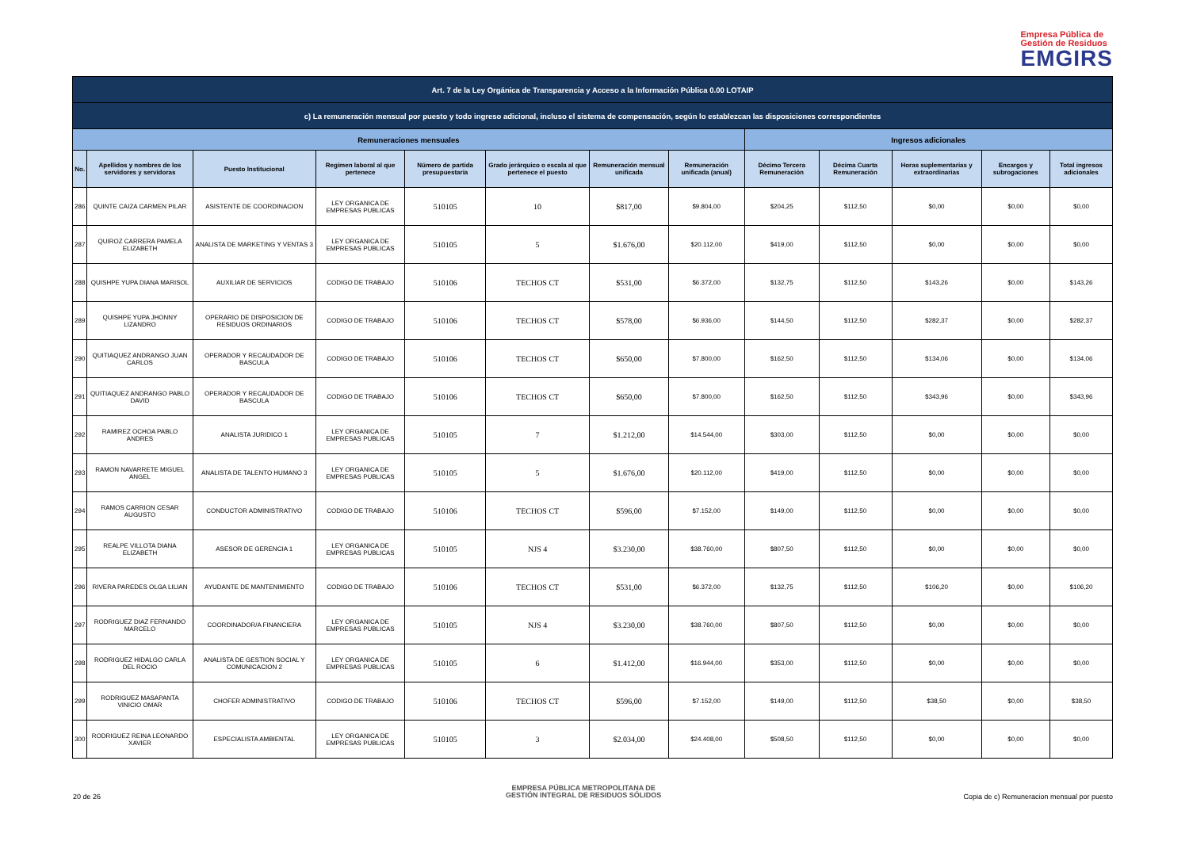Empresa Pública de
Gestión de Residuos
EMGIRS
| Art. 7 de la Ley Orgánica de Transparencia y Acceso a la Información Pública 0.00 LOTAIP | | | | | | | | | | | | |
| c) La remuneración mensual por puesto y todo ingreso adicional, incluso el sistema de compensación, según lo establezcan las disposiciones correspondientes | | | | | | | | | | | | |
| Remuneraciones mensuales | | | | | | | | Ingresos adicionales | | | | |
| No. | Apellidos y nombres de los servidores y servidoras | Puesto Institucional | Regimen laboral al que pertenece | Número de partida presupuestaria | Grado jerárquico o escala al que pertenece el puesto | Remuneración mensual unificada | Remuneración unificada (anual) | Décimo Tercera Remuneración | Décima Cuarta Remuneración | Horas suplementarias y extraordinarias | Encargos y subrogaciones | Total ingresos adicionales |
| 286 | QUINTE CAIZA CARMEN PILAR | ASISTENTE DE COORDINACION | LEY ORGANICA DE EMPRESAS PUBLICAS | 510105 | 10 | $817,00 | $9.804,00 | $204,25 | $112,50 | $0,00 | $0,00 | $0,00 |
| 287 | QUIROZ CARRERA PAMELA ELIZABETH | ANALISTA DE MARKETING Y VENTAS 3 | LEY ORGANICA DE EMPRESAS PUBLICAS | 510105 | 5 | $1.676,00 | $20.112,00 | $419,00 | $112,50 | $0,00 | $0,00 | $0,00 |
| 288 | QUISHPE YUPA DIANA MARISOL | AUXILIAR DE SERVICIOS | CODIGO DE TRABAJO | 510106 | TECHOS CT | $531,00 | $6.372,00 | $132,75 | $112,50 | $143,26 | $0,00 | $143,26 |
| 289 | QUISHPE YUPA JHONNY LIZANDRO | OPERARIO DE DISPOSICION DE RESIDUOS ORDINARIOS | CODIGO DE TRABAJO | 510106 | TECHOS CT | $578,00 | $6.936,00 | $144,50 | $112,50 | $282,37 | $0,00 | $282,37 |
| 290 | QUITIAQUEZ ANDRANGO JUAN CARLOS | OPERADOR Y RECAUDADOR DE BASCULA | CODIGO DE TRABAJO | 510106 | TECHOS CT | $650,00 | $7.800,00 | $162,50 | $112,50 | $134,06 | $0,00 | $134,06 |
| 291 | QUITIAQUEZ ANDRANGO PABLO DAVID | OPERADOR Y RECAUDADOR DE BASCULA | CODIGO DE TRABAJO | 510106 | TECHOS CT | $650,00 | $7.800,00 | $162,50 | $112,50 | $343,96 | $0,00 | $343,96 |
| 292 | RAMIREZ OCHOA PABLO ANDRES | ANALISTA JURIDICO 1 | LEY ORGANICA DE EMPRESAS PUBLICAS | 510105 | 7 | $1.212,00 | $14.544,00 | $303,00 | $112,50 | $0,00 | $0,00 | $0,00 |
| 293 | RAMON NAVARRETE MIGUEL ANGEL | ANALISTA DE TALENTO HUMANO 3 | LEY ORGANICA DE EMPRESAS PUBLICAS | 510105 | 5 | $1.676,00 | $20.112,00 | $419,00 | $112,50 | $0,00 | $0,00 | $0,00 |
| 294 | RAMOS CARRION CESAR AUGUSTO | CONDUCTOR ADMINISTRATIVO | CODIGO DE TRABAJO | 510106 | TECHOS CT | $596,00 | $7.152,00 | $149,00 | $112,50 | $0,00 | $0,00 | $0,00 |
| 295 | REALPE VILLOTA DIANA ELIZABETH | ASESOR DE GERENCIA 1 | LEY ORGANICA DE EMPRESAS PUBLICAS | 510105 | NJS 4 | $3.230,00 | $38.760,00 | $807,50 | $112,50 | $0,00 | $0,00 | $0,00 |
| 296 | RIVERA PAREDES OLGA LILIAN | AYUDANTE DE MANTENIMIENTO | CODIGO DE TRABAJO | 510106 | TECHOS CT | $531,00 | $6.372,00 | $132,75 | $112,50 | $106,20 | $0,00 | $106,20 |
| 297 | RODRIGUEZ DIAZ FERNANDO MARCELO | COORDINADOR/A FINANCIERA | LEY ORGANICA DE EMPRESAS PUBLICAS | 510105 | NJS 4 | $3.230,00 | $38.760,00 | $807,50 | $112,50 | $0,00 | $0,00 | $0,00 |
| 298 | RODRIGUEZ HIDALGO CARLA DEL ROCIO | ANALISTA DE GESTION SOCIAL Y COMUNICACION 2 | LEY ORGANICA DE EMPRESAS PUBLICAS | 510105 | 6 | $1.412,00 | $16.944,00 | $353,00 | $112,50 | $0,00 | $0,00 | $0,00 |
| 299 | RODRIGUEZ MASAPANTA VINICIO OMAR | CHOFER ADMINISTRATIVO | CODIGO DE TRABAJO | 510106 | TECHOS CT | $596,00 | $7.152,00 | $149,00 | $112,50 | $38,50 | $0,00 | $38,50 |
| 300 | RODRIGUEZ REINA LEONARDO XAVIER | ESPECIALISTA AMBIENTAL | LEY ORGANICA DE EMPRESAS PUBLICAS | 510105 | 3 | $2.034,00 | $24.408,00 | $508,50 | $112,50 | $0,00 | $0,00 | $0,00 |
20 de 26
EMPRESA PÚBLICA METROPOLITANA DE
GESTIÓN INTEGRAL DE RESIDUOS SÓLIDOS
Copia de c) Remuneracion mensual por puesto